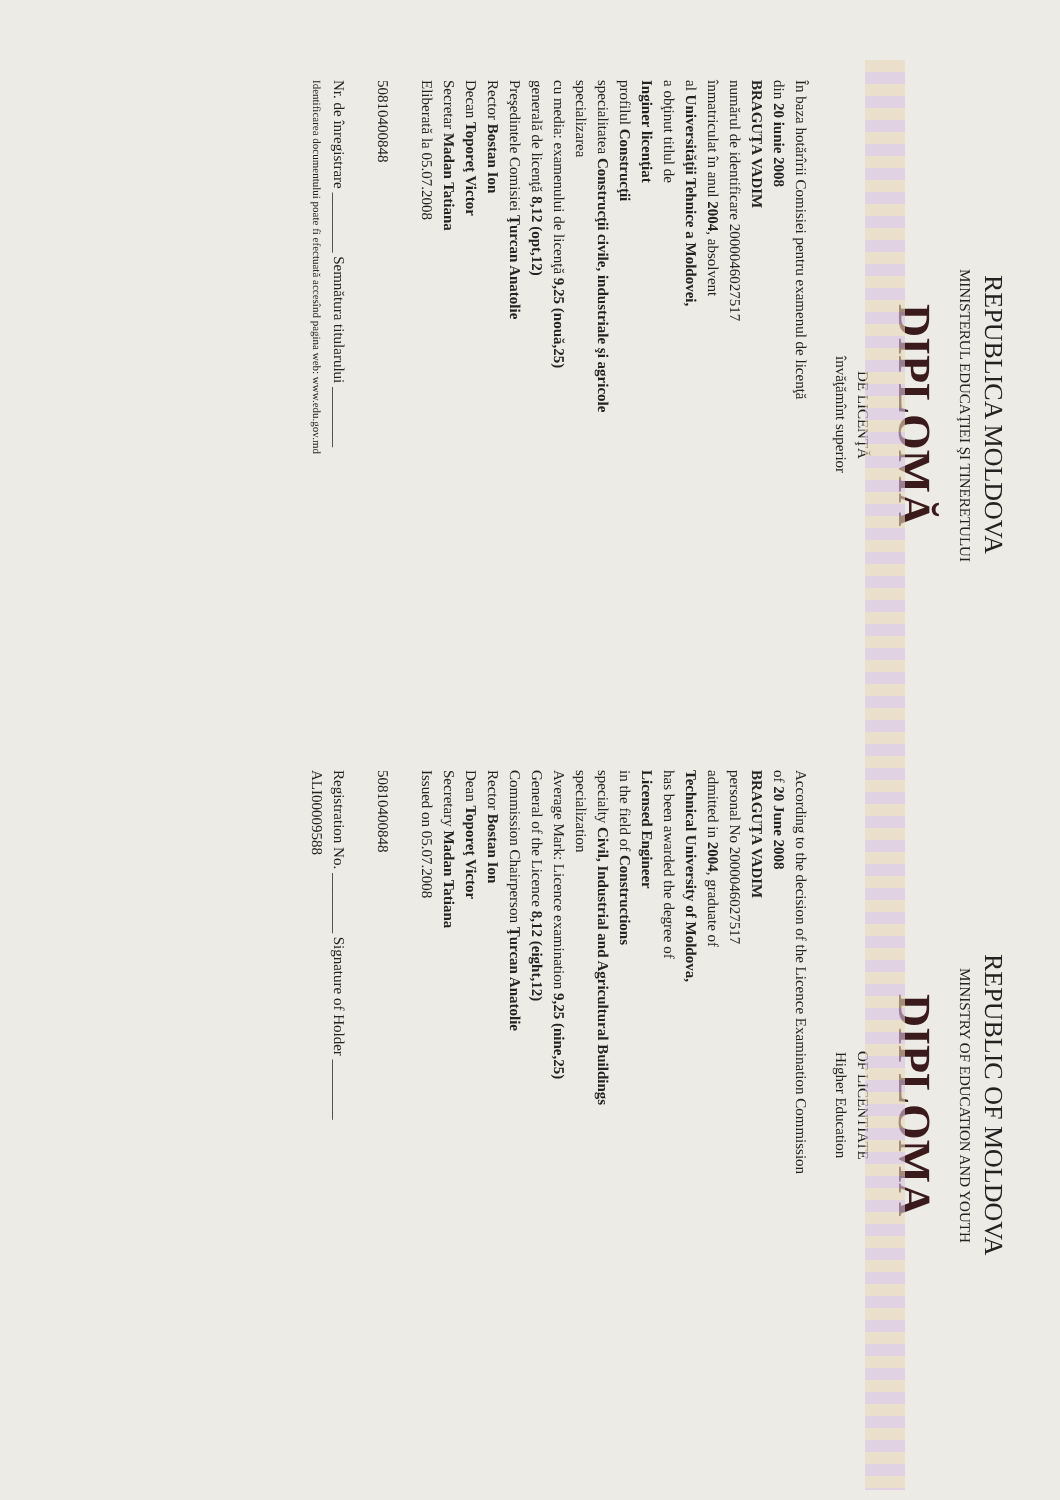REPUBLICA MOLDOVA
MINISTERUL EDUCAŢIEI ŞI TINERETULUI
DIPLOMĂ
DE LICENŢĂ
învăţămînt superior
În baza hotărîrii Comisiei pentru examenul de licenţă
din 20 iunie 2008
BRAGUŢA VADIM
numărul de identificare 2000046027517
înmatriculat în anul 2004, absolvent
al Universităţii Tehnice a Moldovei,
a obţinut titlul de
Inginer licenţiat
profilul Construcţii
specialitatea Construcţii civile, industriale şi agricole
specializarea
cu media: examenului de licenţă 9,25 (nouă,25)
generală de licenţă 8,12 (opt,12)
Preşedintele Comisiei Ţurcan Anatolie
Rector Bostan Ion
Decan Toporeţ Victor
Secretar Madan Tatiana
Eliberată la 05.07.2008
50810400848
Nr. de înregistrare ________ Semnătura titularului ________
Identificarea documentului poate fi efectuată accesînd pagina web: www.edu.gov.md
REPUBLIC OF MOLDOVA
MINISTRY OF EDUCATION AND YOUTH
DIPLOMA
OF LICENTIATE
Higher Education
According to the decision of the Licence Examination Commission
of 20 June 2008
BRAGUŢA VADIM
personal No 2000046027517
admitted in 2004, graduate of
Technical University of Moldova,
has been awarded the degree of
Licensed Engineer
in the field of Constructions
specialty Civil, Industrial and Agricultural Buildings
specialization
Average Mark: Licence examination 9,25 (nine,25)
General of the Licence 8,12 (eight,12)
Commission Chairperson Ţurcan Anatolie
Rector Bostan Ion
Dean Toporeţ Victor
Secretary Madan Tatiana
Issued on 05.07.2008
50810400848
Registration No. ________ Signature of Holder ________
ALI00009588